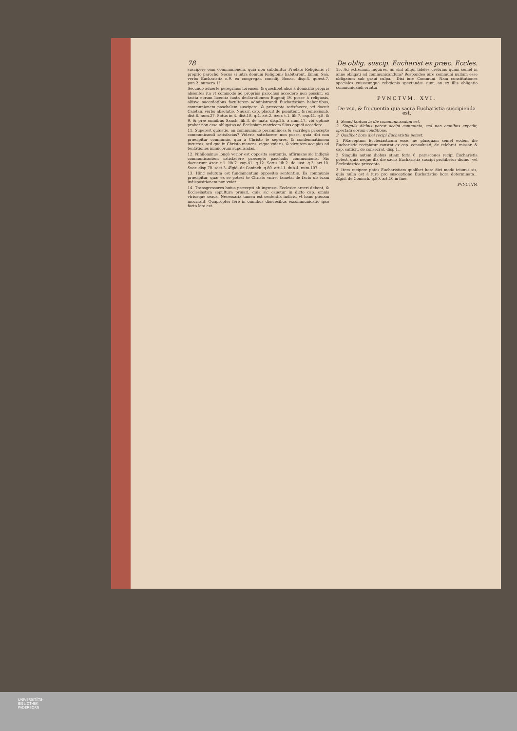78 De oblig. suscip. Eucharist ex præc. Eccles.
suscipere eam communionem, quia non subduntur Prælato Religionis vt proprio parocho. Secus si intra domum Religionis habitarent. Eman. Saà, verbo Eucharistia n.9. ex congregat. concilij. Bonac. disp.4. quæst.7. pun.2. numero 11.
Secundo aduerte peregrinos forenses, & quoslibet alios à domicilio proprio absentes ita vt commodè ad proprios parochos accedere non possint, ex tacita eorum licentia iuxta declarationem Eugenij IV. posse à religiosis, aliisve sacerdotibus facultatem administrandi Eucharistiam habentibus, communionem paschalem suscipere, & præcepto satisfacere, vti docuit Caietan. verbo absolutio. Nauarr. cap. placuit de pœnitent. & remissionib. dist.6. num.27. Sotus in 4. dist.18. q.4. art.2. Azor. t.1. lib.7. cap.41. q.8. & 9. & præ omnibus Sanch. lib.3. de matr. disp.25. à num.17. vbi optimè probat non esse obligatos ad Ecclesiam matricem illius oppidi accedere...
11. Superest quæstio, an communione peccaminosa & sacrilega præcepto communicandi satisfacias? Videris satisfacere non posse, quia tibi non præcipitur communio, qua à Christo te separes, & condemnationem incurras, sed qua in Christo manens, eique vniaris, & virtutem accipias ad tentationes inimicorum superandas...
12. Nihilominus longè verior est opposita sententia, affirmans sic indignè communicantem satisfacere præcepto paschalis communionis. Sic docuerunt Azor. t.1. lib.7. cap.41. q.12. Sotus lib.2. de iust. q.3. art.10. Suar. disp.70. sect.3. Ægid. de Coninch. q.80. art.11. dub.4. num.107...
13. Hinc solutum est fundamentum oppositæ sententiæ. Ea communio præcipitur, quæ ex se potest te Christo vnire, tametsi de facto ob tuam indispositionem non vniat...
14. Transgressores huius præcepti ab ingressu Ecclesiæ arceri debent, & Ecclesiastica sepultura priuari, quia sic cauetur in dicto cap. omnis vtriusque sexus. Necessaria tamen est sententia iudicis, vt hanc pœnam incurrant. Quapropter ferè in omnibus diœcesibus excommunicatio ipso facto lata est.
15. Ad extremum inquires, an sint aliqui fideles crebrius quam semel in anno obligati ad communicandum? Respondeo iure communi nullum esse obligatum sub graui culpa... Dixi iure Communi. Nam constitutiones speciales cuiuscunque religionis spectandæ sunt, an ex illis obligatio communicandi oriatur.
PVNCTVM. XVI.
De vsu, & frequentia qua sacra Eucharistia suscipienda est.
1. Semel tantum in die communicandum est.
2. Singulis diebus potest accipi communio, sed non omnibus expedit, spectata eorum conditione.
3. Qualibet hora diei recipi Eucharistia potest.
1. PRæceptum Ecclesiasticum esse, ne plusquam semel eodem die Eucharistia recipiatur constat ex cap. consuluisti, de celebrat. missar. & cap. sufficit. de consecrat. disp.1...
2. Singulis autem diebus etiam feria 6. parasceues recipi Eucharistia potest, quia neque illa die sacra Eucharistia suscipi prohibetur diuino, vel Ecclesiastico præcepto...
3. Item recipere potes Eucharistiam qualibet hora diei modò ieiunus sis, quia nulla est à iure pro susceptione Eucharistiæ hora determinata... Ægid. de Coninch. q.80. art.10 in fine.
PVNCTVM
UNIVERSITÄTS-
BIBLIOTHEK
PADERBORN